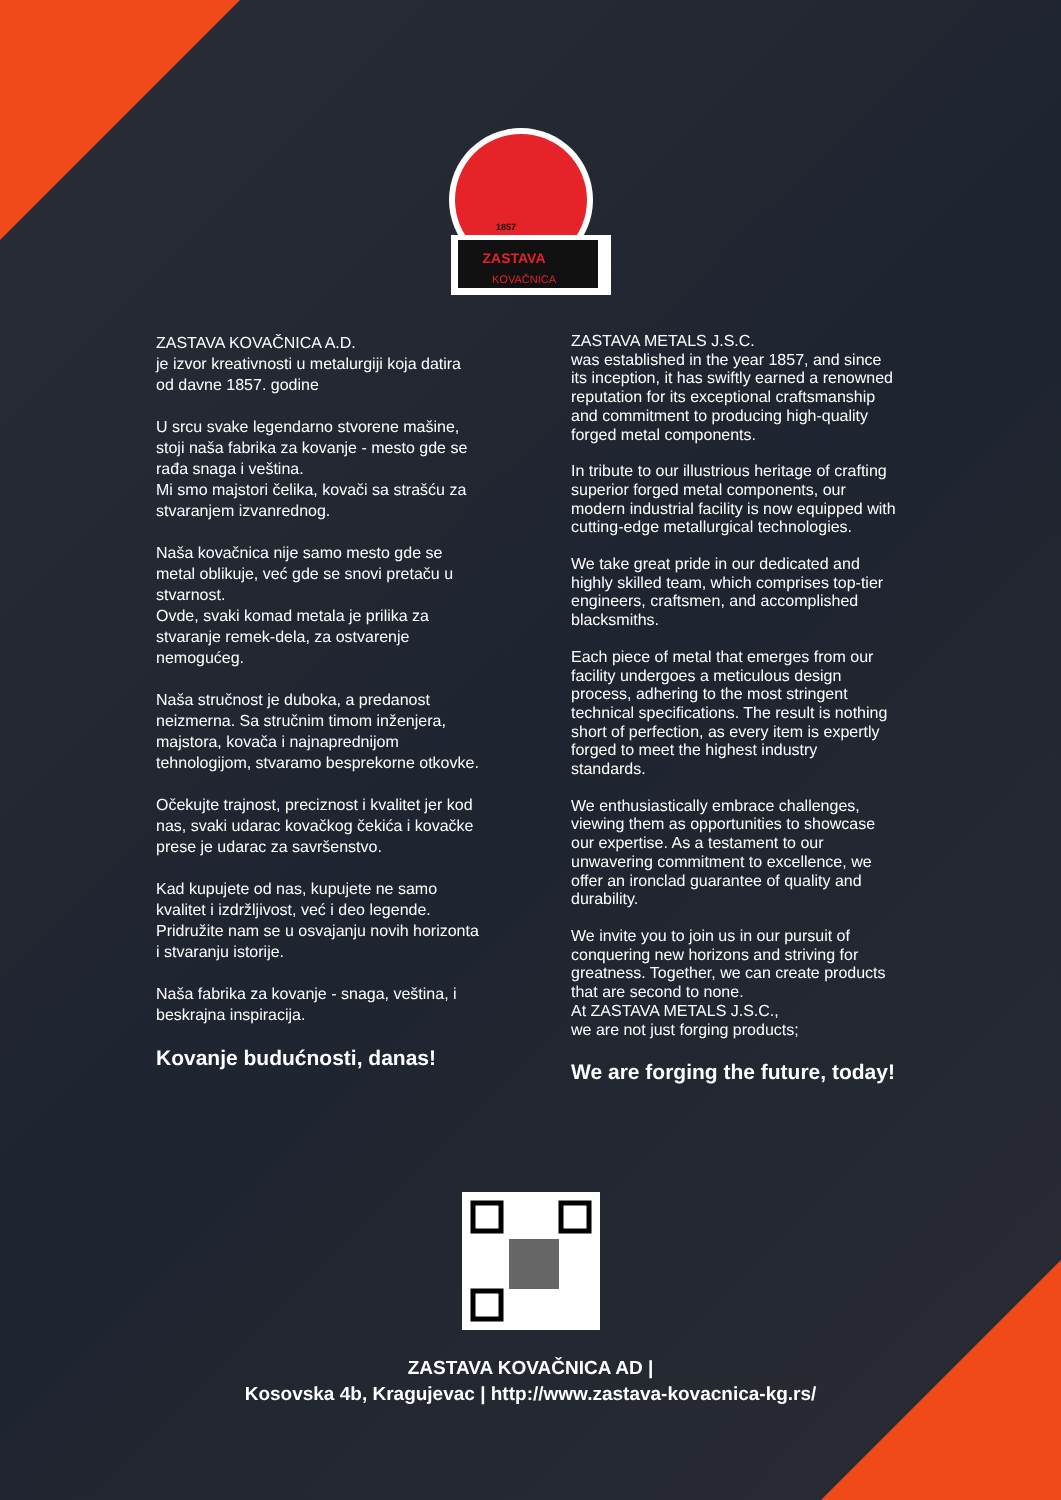ZASTAVA
KOVAČNICA
1857
ZASTAVA KOVAČNICA A.D.
je izvor kreativnosti u metalurgiji koja datira od davne 1857. godine
U srcu svake legendarno stvorene mašine, stoji naša fabrika za kovanje - mesto gde se rađa snaga i veština.
Mi smo majstori čelika, kovači sa strašću za stvaranjem izvanrednog.
Naša kovačnica nije samo mesto gde se metal oblikuje, već gde se snovi pretaču u stvarnost.
Ovde, svaki komad metala je prilika za stvaranje remek-dela, za ostvarenje nemogućeg.
Naša stručnost je duboka, a predanost neizmerna. Sa stručnim timom inženjera, majstora, kovača i najnaprednijom tehnologijom, stvaramo besprekorne otkovke.
Očekujte trajnost, preciznost i kvalitet jer kod nas, svaki udarac kovačkog čekića i kovačke prese je udarac za savršenstvo.
Kad kupujete od nas, kupujete ne samo kvalitet i izdržljivost, već i deo legende. Pridružite nam se u osvajanju novih horizonta i stvaranju istorije.
Naša fabrika za kovanje - snaga, veština, i beskrajna inspiracija.
Kovanje budućnosti, danas!
ZASTAVA METALS J.S.C.
was established in the year 1857, and since its inception, it has swiftly earned a renowned reputation for its exceptional craftsmanship and commitment to producing high-quality forged metal components.
In tribute to our illustrious heritage of crafting superior forged metal components, our modern industrial facility is now equipped with cutting-edge metallurgical technologies.
We take great pride in our dedicated and highly skilled team, which comprises top-tier engineers, craftsmen, and accomplished blacksmiths.
Each piece of metal that emerges from our facility undergoes a meticulous design process, adhering to the most stringent technical specifications. The result is nothing short of perfection, as every item is expertly forged to meet the highest industry standards.
We enthusiastically embrace challenges, viewing them as opportunities to showcase our expertise. As a testament to our unwavering commitment to excellence, we offer an ironclad guarantee of quality and durability.
We invite you to join us in our pursuit of conquering new horizons and striving for greatness. Together, we can create products that are second to none.
At ZASTAVA METALS J.S.C.,
we are not just forging products;
We are forging the future, today!
ZASTAVA KOVAČNICA AD |
Kosovska 4b, Kragujevac | http://www.zastava-kovacnica-kg.rs/